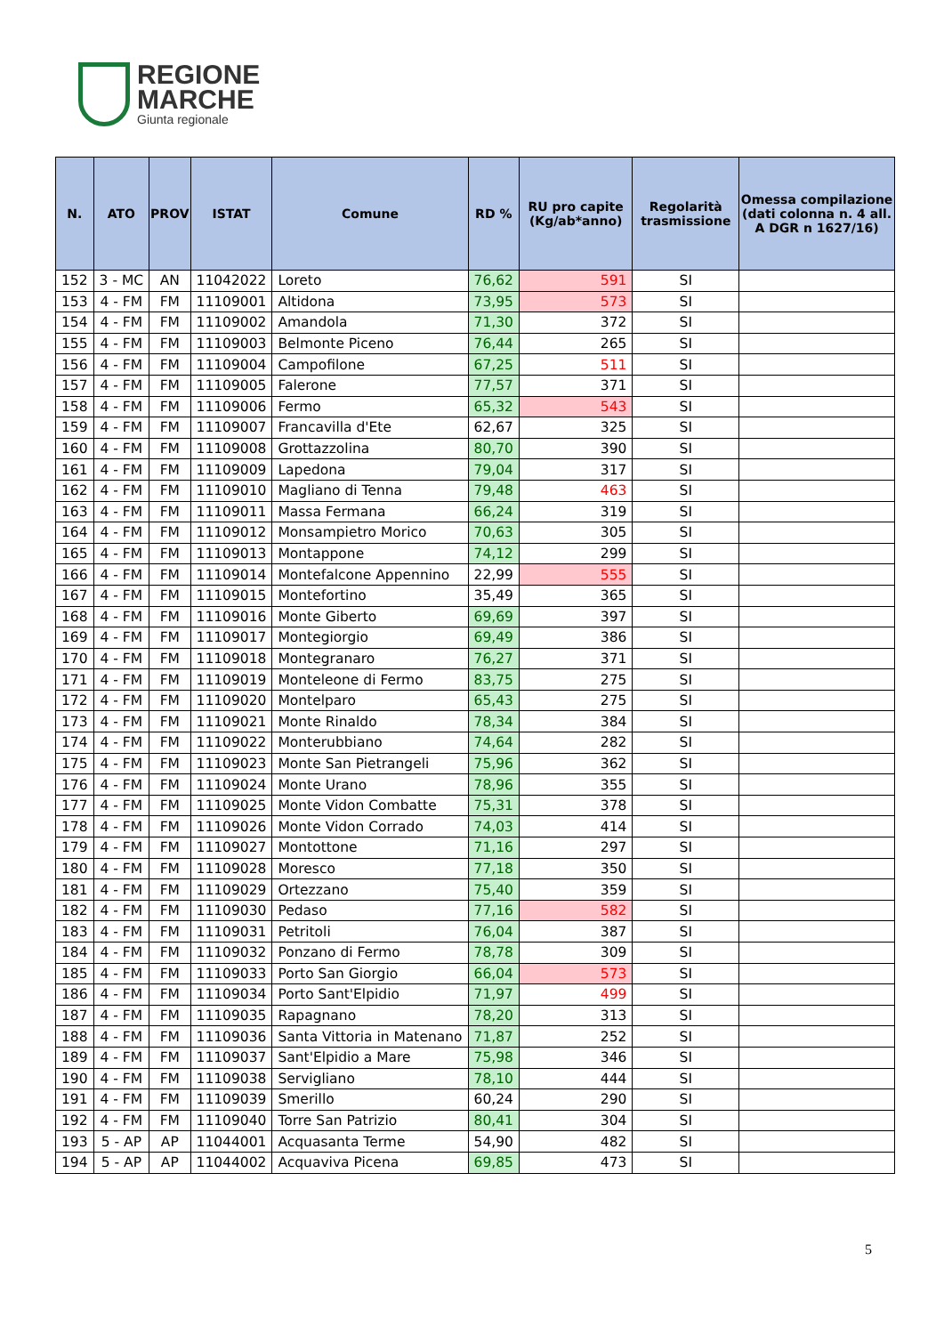REGIONE
MARCHE
Giunta regionale
| N. | ATO | PROV | ISTAT | Comune | RD % | RU pro capite (Kg/ab*anno) | Regolarità trasmissione | Omessa compilazione (dati colonna n. 4 all. A DGR n 1627/16) |
| --- | --- | --- | --- | --- | --- | --- | --- | --- |
| 152 | 3 - MC | AN | 11042022 | Loreto | 76,62 | 591 | SI | |
| 153 | 4 - FM | FM | 11109001 | Altidona | 73,95 | 573 | SI | |
| 154 | 4 - FM | FM | 11109002 | Amandola | 71,30 | 372 | SI | |
| 155 | 4 - FM | FM | 11109003 | Belmonte Piceno | 76,44 | 265 | SI | |
| 156 | 4 - FM | FM | 11109004 | Campofilone | 67,25 | 511 | SI | |
| 157 | 4 - FM | FM | 11109005 | Falerone | 77,57 | 371 | SI | |
| 158 | 4 - FM | FM | 11109006 | Fermo | 65,32 | 543 | SI | |
| 159 | 4 - FM | FM | 11109007 | Francavilla d'Ete | 62,67 | 325 | SI | |
| 160 | 4 - FM | FM | 11109008 | Grottazzolina | 80,70 | 390 | SI | |
| 161 | 4 - FM | FM | 11109009 | Lapedona | 79,04 | 317 | SI | |
| 162 | 4 - FM | FM | 11109010 | Magliano di Tenna | 79,48 | 463 | SI | |
| 163 | 4 - FM | FM | 11109011 | Massa Fermana | 66,24 | 319 | SI | |
| 164 | 4 - FM | FM | 11109012 | Monsampietro Morico | 70,63 | 305 | SI | |
| 165 | 4 - FM | FM | 11109013 | Montappone | 74,12 | 299 | SI | |
| 166 | 4 - FM | FM | 11109014 | Montefalcone Appennino | 22,99 | 555 | SI | |
| 167 | 4 - FM | FM | 11109015 | Montefortino | 35,49 | 365 | SI | |
| 168 | 4 - FM | FM | 11109016 | Monte Giberto | 69,69 | 397 | SI | |
| 169 | 4 - FM | FM | 11109017 | Montegiorgio | 69,49 | 386 | SI | |
| 170 | 4 - FM | FM | 11109018 | Montegranaro | 76,27 | 371 | SI | |
| 171 | 4 - FM | FM | 11109019 | Monteleone di Fermo | 83,75 | 275 | SI | |
| 172 | 4 - FM | FM | 11109020 | Montelparo | 65,43 | 275 | SI | |
| 173 | 4 - FM | FM | 11109021 | Monte Rinaldo | 78,34 | 384 | SI | |
| 174 | 4 - FM | FM | 11109022 | Monterubbiano | 74,64 | 282 | SI | |
| 175 | 4 - FM | FM | 11109023 | Monte San Pietrangeli | 75,96 | 362 | SI | |
| 176 | 4 - FM | FM | 11109024 | Monte Urano | 78,96 | 355 | SI | |
| 177 | 4 - FM | FM | 11109025 | Monte Vidon Combatte | 75,31 | 378 | SI | |
| 178 | 4 - FM | FM | 11109026 | Monte Vidon Corrado | 74,03 | 414 | SI | |
| 179 | 4 - FM | FM | 11109027 | Montottone | 71,16 | 297 | SI | |
| 180 | 4 - FM | FM | 11109028 | Moresco | 77,18 | 350 | SI | |
| 181 | 4 - FM | FM | 11109029 | Ortezzano | 75,40 | 359 | SI | |
| 182 | 4 - FM | FM | 11109030 | Pedaso | 77,16 | 582 | SI | |
| 183 | 4 - FM | FM | 11109031 | Petritoli | 76,04 | 387 | SI | |
| 184 | 4 - FM | FM | 11109032 | Ponzano di Fermo | 78,78 | 309 | SI | |
| 185 | 4 - FM | FM | 11109033 | Porto San Giorgio | 66,04 | 573 | SI | |
| 186 | 4 - FM | FM | 11109034 | Porto Sant'Elpidio | 71,97 | 499 | SI | |
| 187 | 4 - FM | FM | 11109035 | Rapagnano | 78,20 | 313 | SI | |
| 188 | 4 - FM | FM | 11109036 | Santa Vittoria in Matenano | 71,87 | 252 | SI | |
| 189 | 4 - FM | FM | 11109037 | Sant'Elpidio a Mare | 75,98 | 346 | SI | |
| 190 | 4 - FM | FM | 11109038 | Servigliano | 78,10 | 444 | SI | |
| 191 | 4 - FM | FM | 11109039 | Smerillo | 60,24 | 290 | SI | |
| 192 | 4 - FM | FM | 11109040 | Torre San Patrizio | 80,41 | 304 | SI | |
| 193 | 5 - AP | AP | 11044001 | Acquasanta Terme | 54,90 | 482 | SI | |
| 194 | 5 - AP | AP | 11044002 | Acquaviva Picena | 69,85 | 473 | SI | |
5